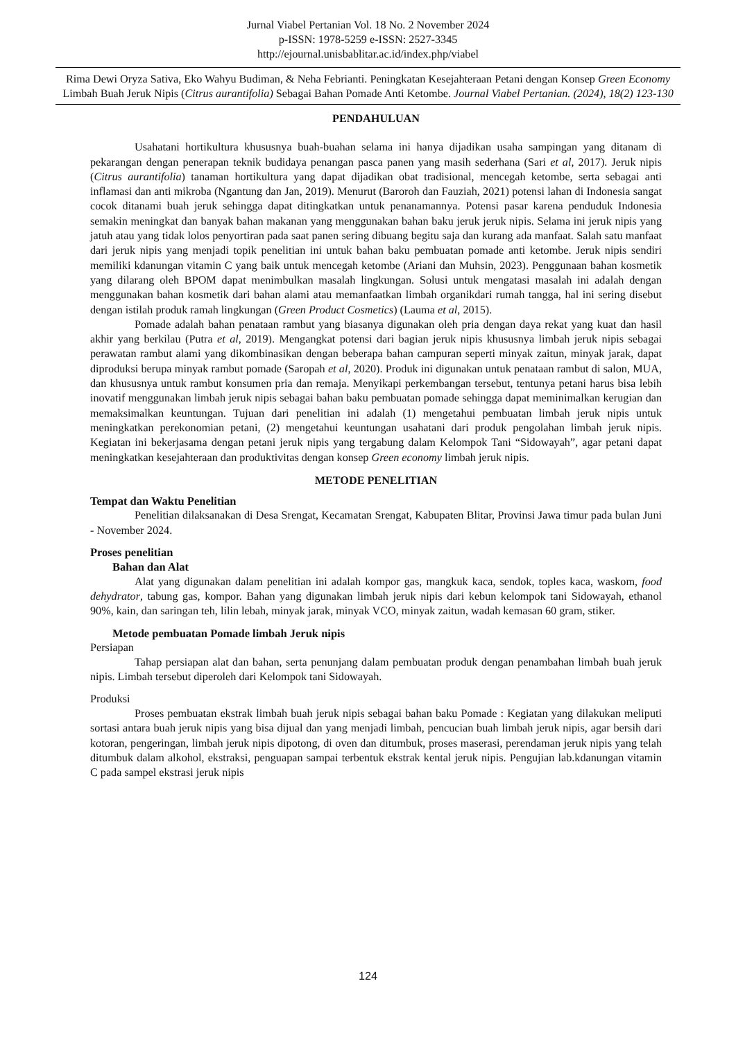Jurnal Viabel Pertanian Vol. 18 No. 2 November 2024
p-ISSN: 1978-5259 e-ISSN: 2527-3345
http://ejournal.unisbablitar.ac.id/index.php/viabel
Rima Dewi Oryza Sativa, Eko Wahyu Budiman, & Neha Febrianti. Peningkatan Kesejahteraan Petani dengan Konsep Green Economy Limbah Buah Jeruk Nipis (Citrus aurantifolia) Sebagai Bahan Pomade Anti Ketombe. Journal Viabel Pertanian. (2024), 18(2) 123-130
PENDAHULUAN
Usahatani hortikultura khususnya buah-buahan selama ini hanya dijadikan usaha sampingan yang ditanam di pekarangan dengan penerapan teknik budidaya penangan pasca panen yang masih sederhana (Sari et al, 2017). Jeruk nipis (Citrus aurantifolia) tanaman hortikultura yang dapat dijadikan obat tradisional, mencegah ketombe, serta sebagai anti inflamasi dan anti mikroba (Ngantung dan Jan, 2019). Menurut (Baroroh dan Fauziah, 2021) potensi lahan di Indonesia sangat cocok ditanami buah jeruk sehingga dapat ditingkatkan untuk penanamannya. Potensi pasar karena penduduk Indonesia semakin meningkat dan banyak bahan makanan yang menggunakan bahan baku jeruk jeruk nipis. Selama ini jeruk nipis yang jatuh atau yang tidak lolos penyortiran pada saat panen sering dibuang begitu saja dan kurang ada manfaat. Salah satu manfaat dari jeruk nipis yang menjadi topik penelitian ini untuk bahan baku pembuatan pomade anti ketombe. Jeruk nipis sendiri memiliki kdanungan vitamin C yang baik untuk mencegah ketombe (Ariani dan Muhsin, 2023). Penggunaan bahan kosmetik yang dilarang oleh BPOM dapat menimbulkan masalah lingkungan. Solusi untuk mengatasi masalah ini adalah dengan menggunakan bahan kosmetik dari bahan alami atau memanfaatkan limbah organikdari rumah tangga, hal ini sering disebut dengan istilah produk ramah lingkungan (Green Product Cosmetics) (Lauma et al, 2015).
Pomade adalah bahan penataan rambut yang biasanya digunakan oleh pria dengan daya rekat yang kuat dan hasil akhir yang berkilau (Putra et al, 2019). Mengangkat potensi dari bagian jeruk nipis khususnya limbah jeruk nipis sebagai perawatan rambut alami yang dikombinasikan dengan beberapa bahan campuran seperti minyak zaitun, minyak jarak, dapat diproduksi berupa minyak rambut pomade (Saropah et al, 2020). Produk ini digunakan untuk penataan rambut di salon, MUA, dan khususnya untuk rambut konsumen pria dan remaja. Menyikapi perkembangan tersebut, tentunya petani harus bisa lebih inovatif menggunakan limbah jeruk nipis sebagai bahan baku pembuatan pomade sehingga dapat meminimalkan kerugian dan memaksimalkan keuntungan. Tujuan dari penelitian ini adalah (1) mengetahui pembuatan limbah jeruk nipis untuk meningkatkan perekonomian petani, (2) mengetahui keuntungan usahatani dari produk pengolahan limbah jeruk nipis. Kegiatan ini bekerjasama dengan petani jeruk nipis yang tergabung dalam Kelompok Tani “Sidowayah”, agar petani dapat meningkatkan kesejahteraan dan produktivitas dengan konsep Green economy limbah jeruk nipis.
METODE PENELITIAN
Tempat dan Waktu Penelitian
Penelitian dilaksanakan di Desa Srengat, Kecamatan Srengat, Kabupaten Blitar, Provinsi Jawa timur pada bulan Juni - November 2024.
Proses penelitian
Bahan dan Alat
Alat yang digunakan dalam penelitian ini adalah kompor gas, mangkuk kaca, sendok, toples kaca, waskom, food dehydrator, tabung gas, kompor. Bahan yang digunakan limbah jeruk nipis dari kebun kelompok tani Sidowayah, ethanol 90%, kain, dan saringan teh, lilin lebah, minyak jarak, minyak VCO, minyak zaitun, wadah kemasan 60 gram, stiker.
Metode pembuatan Pomade limbah Jeruk nipis
Persiapan
Tahap persiapan alat dan bahan, serta penunjang dalam pembuatan produk dengan penambahan limbah buah jeruk nipis. Limbah tersebut diperoleh dari Kelompok tani Sidowayah.
Produksi
Proses pembuatan ekstrak limbah buah jeruk nipis sebagai bahan baku Pomade : Kegiatan yang dilakukan meliputi sortasi antara buah jeruk nipis yang bisa dijual dan yang menjadi limbah, pencucian buah limbah jeruk nipis, agar bersih dari kotoran, pengeringan, limbah jeruk nipis dipotong, di oven dan ditumbuk, proses maserasi, perendaman jeruk nipis yang telah ditumbuk dalam alkohol, ekstraksi, penguapan sampai terbentuk ekstrak kental jeruk nipis. Pengujian lab.kdanungan vitamin C pada sampel ekstrasi jeruk nipis
124